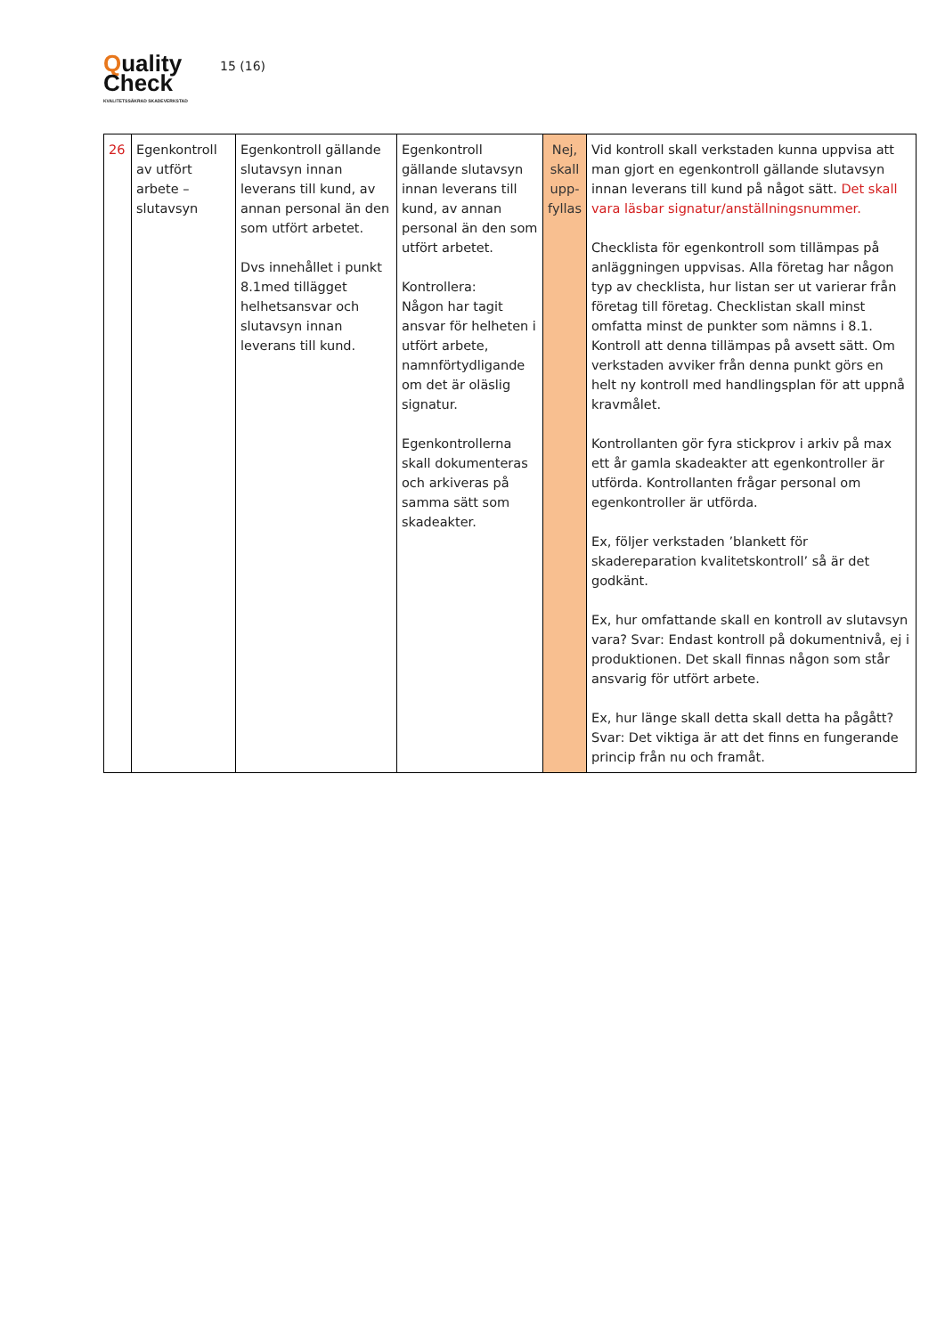Quality
Check
KVALITETSSÄKRAD SKADEVERKSTAD
15 (16)
| 26 | Egenkontroll av utfört arbete – slutavsyn | Egenkontroll gällande slutavsyn innan leverans till kund, av annan personal än den som utfört arbetet. Dvs innehållet i punkt 8.1med tillägget helhetsansvar och slutavsyn innan leverans till kund. | Egenkontroll gällande slutavsyn innan leverans till kund, av annan personal än den som utfört arbetet. Kontrollera: Någon har tagit ansvar för helheten i utfört arbete, namnförtydligande om det är oläslig signatur. Egenkontrollerna skall dokumenteras och arkiveras på samma sätt som skadeakter. | Nej, skall upp-fyllas | Vid kontroll skall verkstaden kunna uppvisa att man gjort en egenkontroll gällande slutavsyn innan leverans till kund på något sätt. Det skall vara läsbar signatur/anställningsnummer. Checklista för egenkontroll som tillämpas på anläggningen uppvisas. Alla företag har någon typ av checklista, hur listan ser ut varierar från företag till företag. Checklistan skall minst omfatta minst de punkter som nämns i 8.1. Kontroll att denna tillämpas på avsett sätt. Om verkstaden avviker från denna punkt görs en helt ny kontroll med handlingsplan för att uppnå kravmålet. Kontrollanten gör fyra stickprov i arkiv på max ett år gamla skadeakter att egenkontroller är utförda. Kontrollanten frågar personal om egenkontroller är utförda. Ex, följer verkstaden ’blankett för skadereparation kvalitetskontroll’ så är det godkänt. Ex, hur omfattande skall en kontroll av slutavsyn vara? Svar: Endast kontroll på dokumentnivå, ej i produktionen. Det skall finnas någon som står ansvarig för utfört arbete. Ex, hur länge skall detta skall detta ha pågått? Svar: Det viktiga är att det finns en fungerande princip från nu och framåt. |